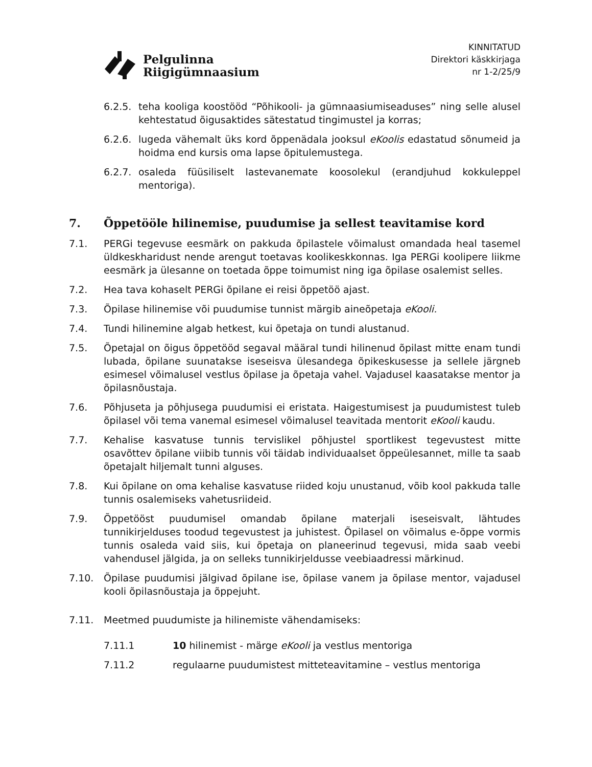Pelgulinna
Riigigümnaasium
KINNITATUD
Direktori käskkirjaga
nr 1-2/25/9
6.2.5.
teha kooliga koostööd “Põhikooli- ja gümnaasiumiseaduses” ning selle alusel kehtestatud õigusaktides sätestatud tingimustel ja korras;
6.2.6.
lugeda vähemalt üks kord õppenädala jooksul eKoolis edastatud sõnumeid ja hoidma end kursis oma lapse õpitulemustega.
6.2.7.
osaleda füüsiliselt lastevanemate koosolekul (erandjuhud kokkuleppel mentoriga).
7. Õppetööle hilinemise, puudumise ja sellest teavitamise kord
7.1. PERGi tegevuse eesmärk on pakkuda õpilastele võimalust omandada heal tasemel üldkeskharidust nende arengut toetavas koolikeskkonnas. Iga PERGi koolipere liikme eesmärk ja ülesanne on toetada õppe toimumist ning iga õpilase osalemist selles.
7.2. Hea tava kohaselt PERGi õpilane ei reisi õppetöö ajast.
7.3. Õpilase hilinemise või puudumise tunnist märgib aineõpetaja eKooli.
7.4. Tundi hilinemine algab hetkest, kui õpetaja on tundi alustanud.
7.5. Õpetajal on õigus õppetööd segaval määral tundi hilinenud õpilast mitte enam tundi lubada, õpilane suunatakse iseseisva ülesandega õpikeskusesse ja sellele järgneb esimesel võimalusel vestlus õpilase ja õpetaja vahel. Vajadusel kaasatakse mentor ja õpilasnõustaja.
7.6. Põhjuseta ja põhjusega puudumisi ei eristata. Haigestumisest ja puudumistest tuleb õpilasel või tema vanemal esimesel võimalusel teavitada mentorit eKooli kaudu.
7.7. Kehalise kasvatuse tunnis tervislikel põhjustel sportlikest tegevustest mitte osavõttev õpilane viibib tunnis või täidab individuaalset õppeülesannet, mille ta saab õpetajalt hiljemalt tunni alguses.
7.8. Kui õpilane on oma kehalise kasvatuse riided koju unustanud, võib kool pakkuda talle tunnis osalemiseks vahetusriideid.
7.9. Õppetööst puudumisel omandab õpilane materjali iseseisvalt, lähtudes tunnikirjelduses toodud tegevustest ja juhistest. Õpilasel on võimalus e-õppe vormis tunnis osaleda vaid siis, kui õpetaja on planeerinud tegevusi, mida saab veebi vahendusel jälgida, ja on selleks tunnikirjeldusse veebiaadressi märkinud.
7.10. Õpilase puudumisi jälgivad õpilane ise, õpilase vanem ja õpilase mentor, vajadusel kooli õpilasnõustaja ja õppejuht.
7.11. Meetmed puudumiste ja hilinemiste vähendamiseks:
7.11.1 10 hilinemist - märge eKooli ja vestlus mentoriga
7.11.2 regulaarne puudumistest mitteteavitamine – vestlus mentoriga